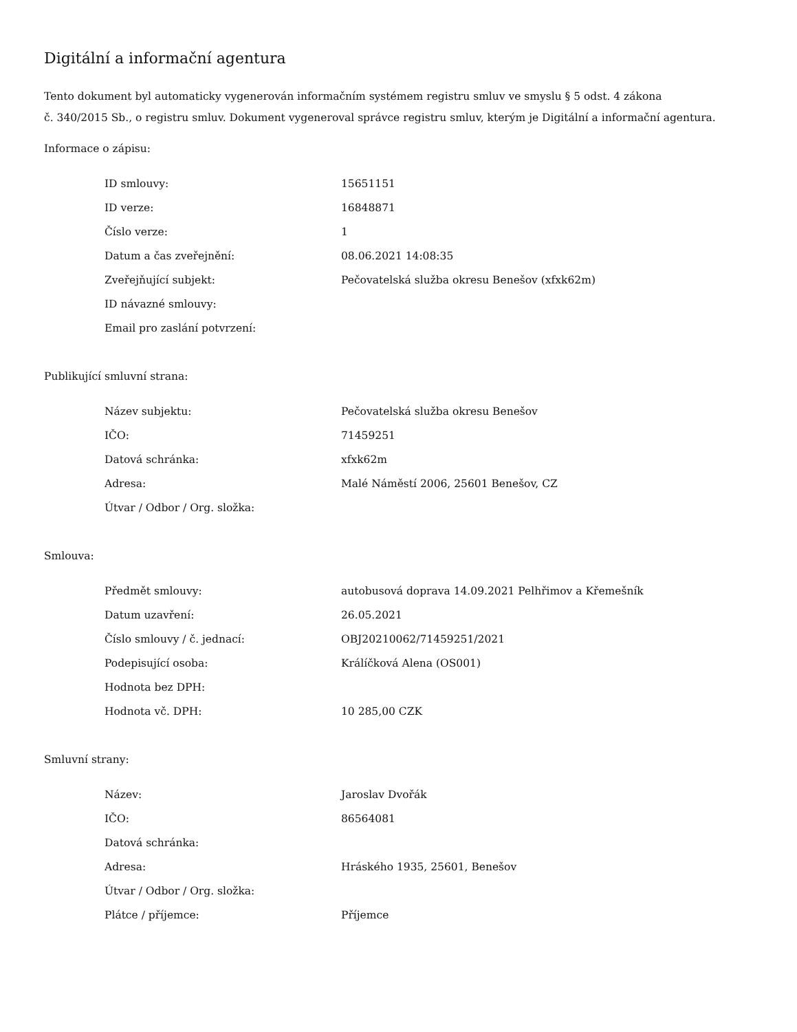Digitální a informační agentura
Tento dokument byl automaticky vygenerován informačním systémem registru smluv ve smyslu § 5 odst. 4 zákona
č. 340/2015 Sb., o registru smluv. Dokument vygeneroval správce registru smluv, kterým je Digitální a informační agentura.
Informace o zápisu:
| ID smlouvy: | 15651151 |
| ID verze: | 16848871 |
| Číslo verze: | 1 |
| Datum a čas zveřejnění: | 08.06.2021 14:08:35 |
| Zveřejňující subjekt: | Pečovatelská služba okresu Benešov (xfxk62m) |
| ID návazné smlouvy: | |
| Email pro zaslání potvrzení: | |
Publikující smluvní strana:
| Název subjektu: | Pečovatelská služba okresu Benešov |
| IČO: | 71459251 |
| Datová schránka: | xfxk62m |
| Adresa: | Malé Náměstí 2006, 25601 Benešov, CZ |
| Útvar / Odbor / Org. složka: | |
Smlouva:
| Předmět smlouvy: | autobusová doprava 14.09.2021 Pelhřimov a Křemešník |
| Datum uzavření: | 26.05.2021 |
| Číslo smlouvy / č. jednací: | OBJ20210062/71459251/2021 |
| Podepisující osoba: | Králíčková Alena (OS001) |
| Hodnota bez DPH: | |
| Hodnota vč. DPH: | 10 285,00 CZK |
Smluvní strany:
| Název: | Jaroslav Dvořák |
| IČO: | 86564081 |
| Datová schránka: | |
| Adresa: | Hráského 1935, 25601, Benešov |
| Útvar / Odbor / Org. složka: | |
| Plátce / příjemce: | Příjemce |